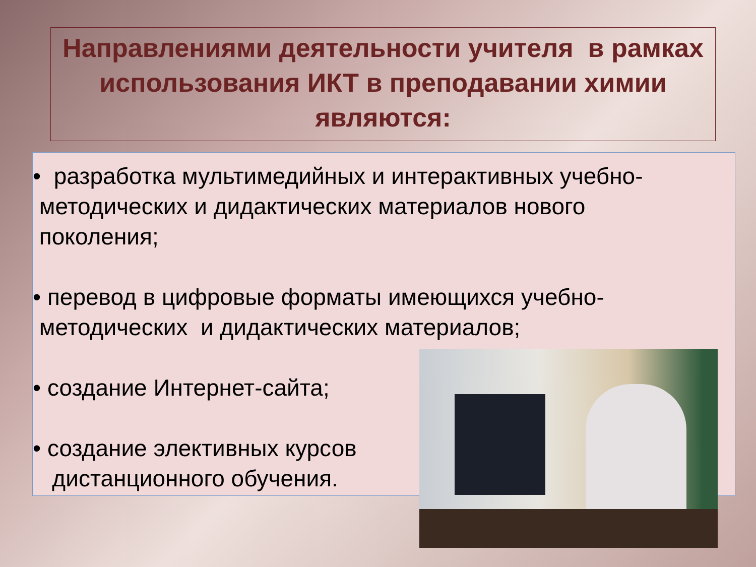Направлениями деятельности учителя в рамках использования ИКТ в преподавании химии являются:
• разработка мультимедийных и интерактивных учебно-
методических и дидактических материалов нового
поколения;
• перевод в цифровые форматы имеющихся учебно-
методических и дидактических материалов;
• создание Интернет-сайта;
• создание элективных курсов
дистанционного обучения.